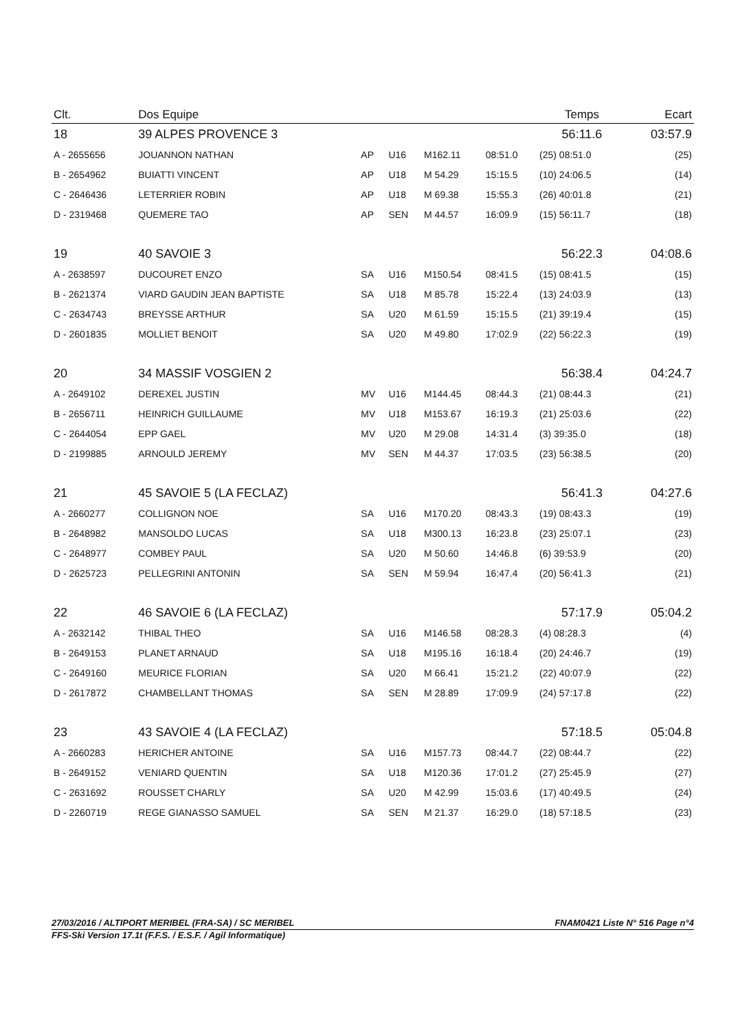| Clt. | Dos Equipe | | | | | Temps | | Ecart |
| --- | --- | --- | --- | --- | --- | --- | --- | --- |
| 18 | 39 ALPES PROVENCE 3 | | | | | 56:11.6 | | 03:57.9 |
| A - 2655656 | JOUANNON NATHAN | AP | U16 | M162.11 | 08:51.0 | (25) 08:51.0 | | (25) |
| B - 2654962 | BUIATTI VINCENT | AP | U18 | M 54.29 | 15:15.5 | (10) 24:06.5 | | (14) |
| C - 2646436 | LETERRIER ROBIN | AP | U18 | M 69.38 | 15:55.3 | (26) 40:01.8 | | (21) |
| D - 2319468 | QUEMERE TAO | AP | SEN | M 44.57 | 16:09.9 | (15) 56:11.7 | | (18) |
| 19 | 40 SAVOIE 3 | | | | | 56:22.3 | | 04:08.6 |
| A - 2638597 | DUCOURET ENZO | SA | U16 | M150.54 | 08:41.5 | (15) 08:41.5 | | (15) |
| B - 2621374 | VIARD GAUDIN JEAN BAPTISTE | SA | U18 | M 85.78 | 15:22.4 | (13) 24:03.9 | | (13) |
| C - 2634743 | BREYSSE ARTHUR | SA | U20 | M 61.59 | 15:15.5 | (21) 39:19.4 | | (15) |
| D - 2601835 | MOLLIET BENOIT | SA | U20 | M 49.80 | 17:02.9 | (22) 56:22.3 | | (19) |
| 20 | 34 MASSIF VOSGIEN 2 | | | | | 56:38.4 | | 04:24.7 |
| A - 2649102 | DEREXEL JUSTIN | MV | U16 | M144.45 | 08:44.3 | (21) 08:44.3 | | (21) |
| B - 2656711 | HEINRICH GUILLAUME | MV | U18 | M153.67 | 16:19.3 | (21) 25:03.6 | | (22) |
| C - 2644054 | EPP GAEL | MV | U20 | M 29.08 | 14:31.4 | (3) 39:35.0 | | (18) |
| D - 2199885 | ARNOULD JEREMY | MV | SEN | M 44.37 | 17:03.5 | (23) 56:38.5 | | (20) |
| 21 | 45 SAVOIE 5 (LA FECLAZ) | | | | | 56:41.3 | | 04:27.6 |
| A - 2660277 | COLLIGNON NOE | SA | U16 | M170.20 | 08:43.3 | (19) 08:43.3 | | (19) |
| B - 2648982 | MANSOLDO LUCAS | SA | U18 | M300.13 | 16:23.8 | (23) 25:07.1 | | (23) |
| C - 2648977 | COMBEY PAUL | SA | U20 | M 50.60 | 14:46.8 | (6) 39:53.9 | | (20) |
| D - 2625723 | PELLEGRINI ANTONIN | SA | SEN | M 59.94 | 16:47.4 | (20) 56:41.3 | | (21) |
| 22 | 46 SAVOIE 6 (LA FECLAZ) | | | | | 57:17.9 | | 05:04.2 |
| A - 2632142 | THIBAL THEO | SA | U16 | M146.58 | 08:28.3 | (4) 08:28.3 | | (4) |
| B - 2649153 | PLANET ARNAUD | SA | U18 | M195.16 | 16:18.4 | (20) 24:46.7 | | (19) |
| C - 2649160 | MEURICE FLORIAN | SA | U20 | M 66.41 | 15:21.2 | (22) 40:07.9 | | (22) |
| D - 2617872 | CHAMBELLANT THOMAS | SA | SEN | M 28.89 | 17:09.9 | (24) 57:17.8 | | (22) |
| 23 | 43 SAVOIE 4 (LA FECLAZ) | | | | | 57:18.5 | | 05:04.8 |
| A - 2660283 | HERICHER ANTOINE | SA | U16 | M157.73 | 08:44.7 | (22) 08:44.7 | | (22) |
| B - 2649152 | VENIARD QUENTIN | SA | U18 | M120.36 | 17:01.2 | (27) 25:45.9 | | (27) |
| C - 2631692 | ROUSSET CHARLY | SA | U20 | M 42.99 | 15:03.6 | (17) 40:49.5 | | (24) |
| D - 2260719 | REGE GIANASSO SAMUEL | SA | SEN | M 21.37 | 16:29.0 | (18) 57:18.5 | | (23) |
27/03/2016 / ALTIPORT MERIBEL (FRA-SA) / SC MERIBEL FNAM0421 Liste N° 516 Page n°4
FFS-Ski Version 17.1t (F.F.S. / E.S.F. / Agil Informatique)